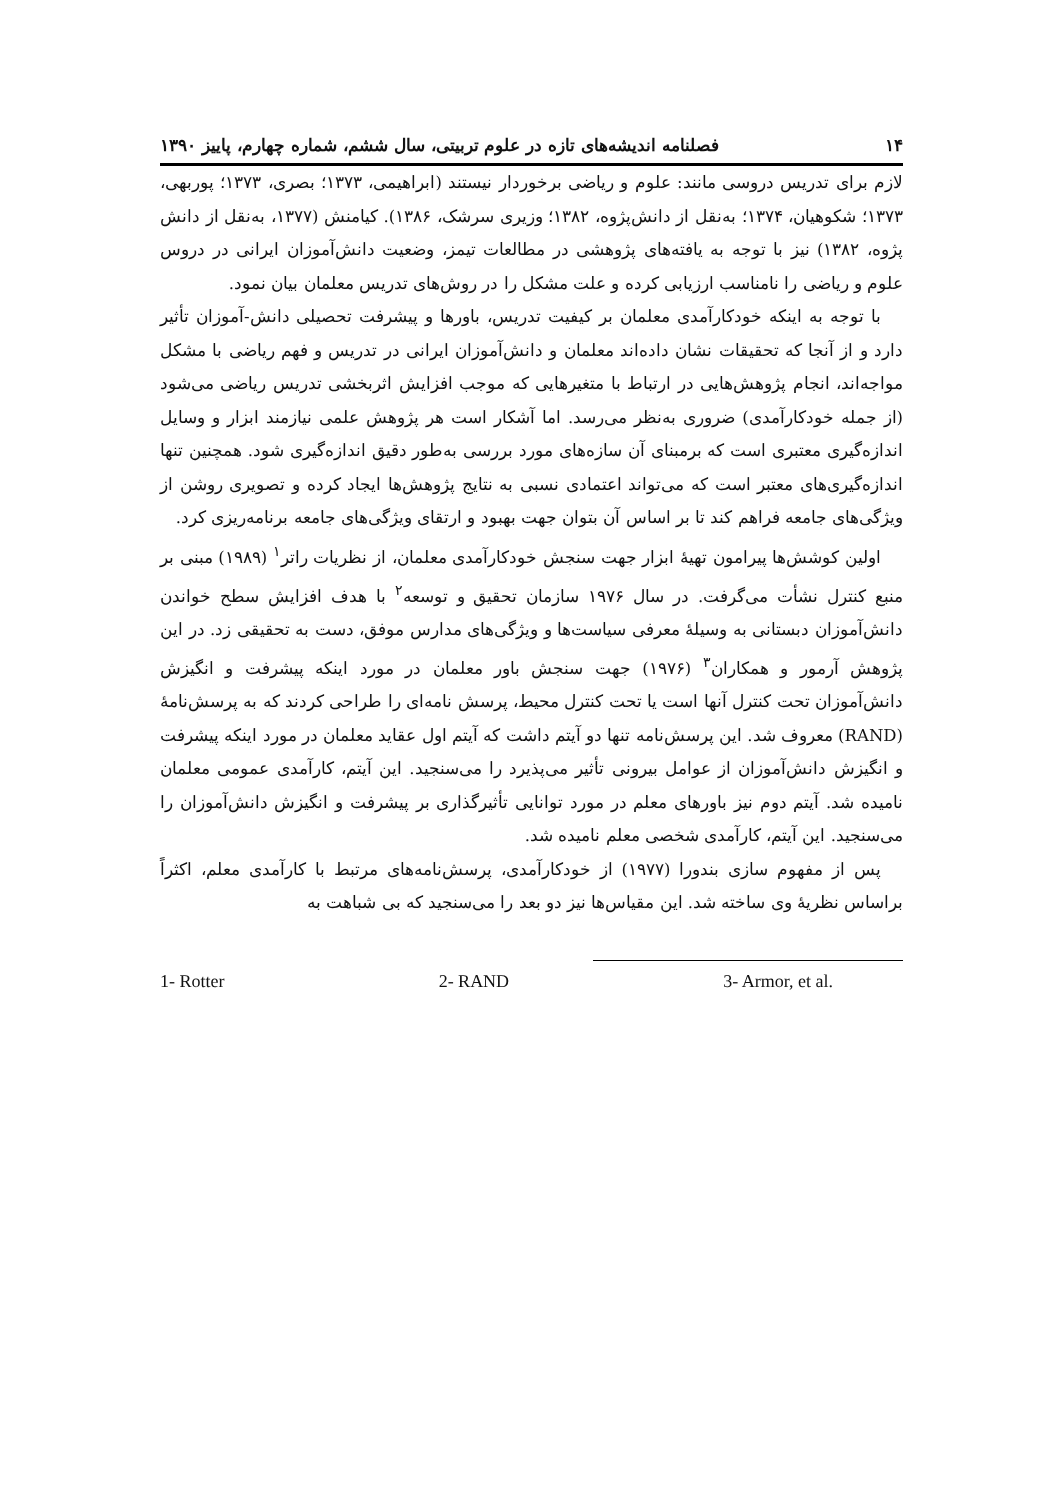۱۴ فصلنامه اندیشه‌های تازه در علوم تربیتی، سال ششم، شماره چهارم، پاییز ۱۳۹۰
لازم برای تدریس دروسی مانند: علوم و ریاضی برخوردار نیستند (ابراهیمی، ۱۳۷۳؛ بصری، ۱۳۷۳؛ پوربهی، ۱۳۷۳؛ شکوهیان، ۱۳۷۴؛ به‌نقل از دانش‌پژوه، ۱۳۸۲؛ وزیری سرشک، ۱۳۸۶). کیامنش (۱۳۷۷، به‌نقل از دانش پژوه، ۱۳۸۲) نیز با توجه به یافته‌های پژوهشی در مطالعات تیمز، وضعیت دانش‌آموزان ایرانی در دروس علوم و ریاضی را نامناسب ارزیابی کرده و علت مشکل را در روش‌های تدریس معلمان بیان نمود.
با توجه به اینکه خودکارآمدی معلمان بر کیفیت تدریس، باورها و پیشرفت تحصیلی دانش-آموزان تأثیر دارد و از آنجا که تحقیقات نشان داده‌اند معلمان و دانش‌آموزان ایرانی در تدریس و فهم ریاضی با مشکل مواجه‌اند، انجام پژوهش‌هایی در ارتباط با متغیرهایی که موجب افزایش اثربخشی تدریس ریاضی می‌شود (از جمله خودکارآمدی) ضروری به‌نظر می‌رسد. اما آشکار است هر پژوهش علمی نیازمند ابزار و وسایل اندازه‌گیری معتبری است که برمبنای آن سازه‌های مورد بررسی به‌طور دقیق اندازه‌گیری شود. همچنین تنها اندازه‌گیری‌های معتبر است که می‌تواند اعتمادی نسبی به نتایج پژوهش‌ها ایجاد کرده و تصویری روشن از ویژگی‌های جامعه فراهم کند تا بر اساس آن بتوان جهت بهبود و ارتقای ویژگی‌های جامعه برنامه‌ریزی کرد.
اولین کوشش‌ها پیرامون تهیهٔ ابزار جهت سنجش خودکارآمدی معلمان، از نظریات راتر<sup>۱</sup> (۱۹۸۹) مبنی بر منبع کنترل نشأت می‌گرفت. در سال ۱۹۷۶ سازمان تحقیق و توسعه<sup>۲</sup> با هدف افزایش سطح خواندن دانش‌آموزان دبستانی به وسیلهٔ معرفی سیاست‌ها و ویژگی‌های مدارس موفق، دست به تحقیقی زد. در این پژوهش آرمور و همکاران<sup>۳</sup> (۱۹۷۶) جهت سنجش باور معلمان در مورد اینکه پیشرفت و انگیزش دانش‌آموزان تحت کنترل آنها است یا تحت کنترل محیط، پرسش نامه‌ای را طراحی کردند که به پرسش‌نامهٔ (RAND) معروف شد. این پرسش‌نامه تنها دو آیتم داشت که آیتم اول عقاید معلمان در مورد اینکه پیشرفت و انگیزش دانش‌آموزان از عوامل بیرونی تأثیر می‌پذیرد را می‌سنجید. این آیتم، کارآمدی عمومی معلمان نامیده شد. آیتم دوم نیز باورهای معلم در مورد توانایی تأثیرگذاری بر پیشرفت و انگیزش دانش‌آموزان را می‌سنجید. این آیتم، کارآمدی شخصی معلم نامیده شد.
پس از مفهوم سازی بندورا (۱۹۷۷) از خودکارآمدی، پرسش‌نامه‌های مرتبط با کارآمدی معلم، اکثراً براساس نظریهٔ وی ساخته شد. این مقیاس‌ها نیز دو بعد را می‌سنجید که بی شباهت به
1- Rotter 2- RAND 3- Armor, et al.